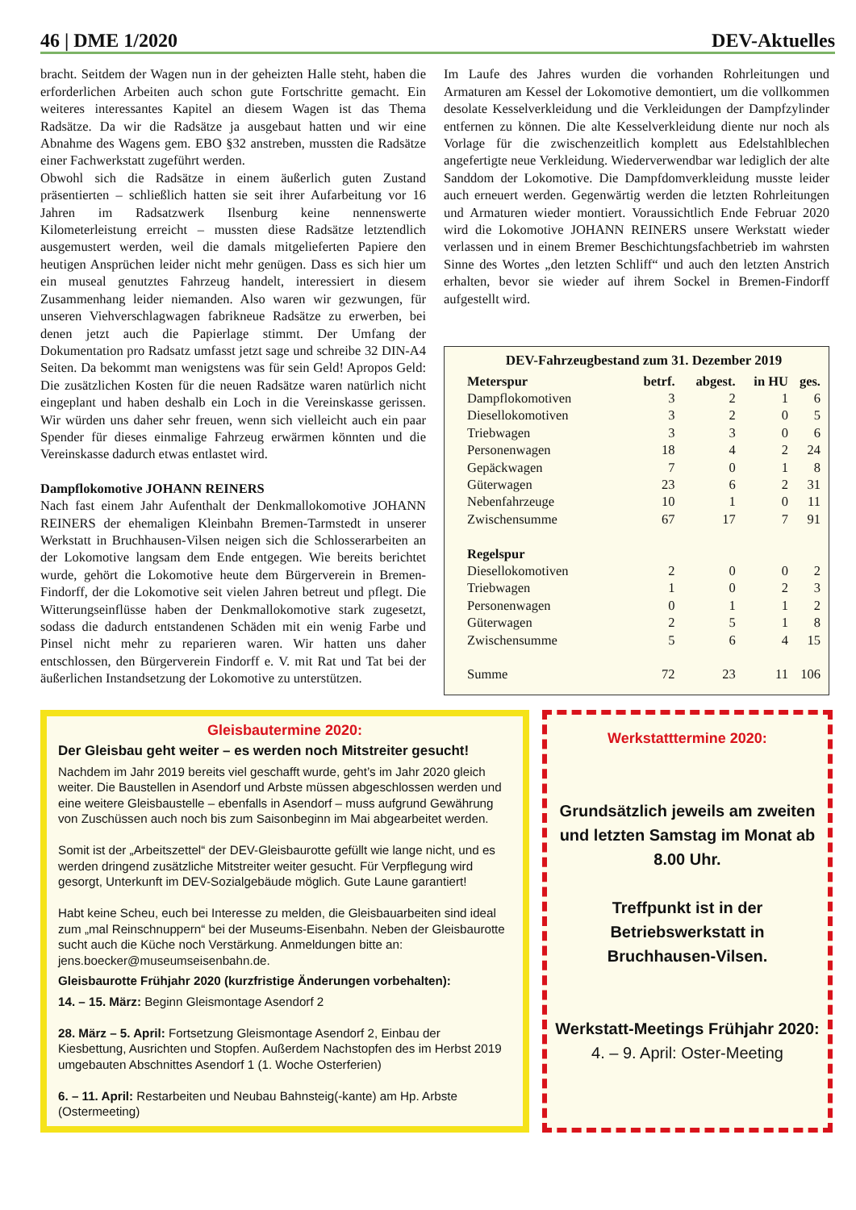46 | DME 1/2020 DEV-Aktuelles
bracht. Seitdem der Wagen nun in der geheizten Halle steht, haben die erforderlichen Arbeiten auch schon gute Fortschritte gemacht. Ein weiteres interessantes Kapitel an diesem Wagen ist das Thema Radsätze. Da wir die Radsätze ja ausgebaut hatten und wir eine Abnahme des Wagens gem. EBO §32 anstreben, mussten die Radsätze einer Fachwerkstatt zugeführt werden.
Obwohl sich die Radsätze in einem äußerlich guten Zustand präsentierten – schließlich hatten sie seit ihrer Aufarbeitung vor 16 Jahren im Radsatzwerk Ilsenburg keine nennenswerte Kilometerleistung erreicht – mussten diese Radsätze letztendlich ausgemustert werden, weil die damals mitgelieferten Papiere den heutigen Ansprüchen leider nicht mehr genügen. Dass es sich hier um ein museal genutztes Fahrzeug handelt, interessiert in diesem Zusammenhang leider niemanden. Also waren wir gezwungen, für unseren Viehverschlagwagen fabrikneue Radsätze zu erwerben, bei denen jetzt auch die Papierlage stimmt. Der Umfang der Dokumentation pro Radsatz umfasst jetzt sage und schreibe 32 DIN-A4 Seiten. Da bekommt man wenigstens was für sein Geld! Apropos Geld: Die zusätzlichen Kosten für die neuen Radsätze waren natürlich nicht eingeplant und haben deshalb ein Loch in die Vereinskasse gerissen. Wir würden uns daher sehr freuen, wenn sich vielleicht auch ein paar Spender für dieses einmalige Fahrzeug erwärmen könnten und die Vereinskasse dadurch etwas entlastet wird.
Dampflokomotive JOHANN REINERS
Nach fast einem Jahr Aufenthalt der Denkmallokomotive JOHANN REINERS der ehemaligen Kleinbahn Bremen-Tarmstedt in unserer Werkstatt in Bruchhausen-Vilsen neigen sich die Schlosserarbeiten an der Lokomotive langsam dem Ende entgegen. Wie bereits berichtet wurde, gehört die Lokomotive heute dem Bürgerverein in Bremen-Findorff, der die Lokomotive seit vielen Jahren betreut und pflegt. Die Witterungseinflüsse haben der Denkmallokomotive stark zugesetzt, sodass die dadurch entstandenen Schäden mit ein wenig Farbe und Pinsel nicht mehr zu reparieren waren. Wir hatten uns daher entschlossen, den Bürgerverein Findorff e. V. mit Rat und Tat bei der äußerlichen Instandsetzung der Lokomotive zu unterstützen.
Im Laufe des Jahres wurden die vorhanden Rohrleitungen und Armaturen am Kessel der Lokomotive demontiert, um die vollkommen desolate Kesselverkleidung und die Verkleidungen der Dampfzylinder entfernen zu können. Die alte Kesselverkleidung diente nur noch als Vorlage für die zwischenzeitlich komplett aus Edelstahlblechen angefertigte neue Verkleidung. Wiederverwendbar war lediglich der alte Sanddom der Lokomotive. Die Dampfdomverkleidung musste leider auch erneuert werden. Gegenwärtig werden die letzten Rohrleitungen und Armaturen wieder montiert. Voraussichtlich Ende Februar 2020 wird die Lokomotive JOHANN REINERS unsere Werkstatt wieder verlassen und in einem Bremer Beschichtungsfachbetrieb im wahrsten Sinne des Wortes „den letzten Schliff“ und auch den letzten Anstrich erhalten, bevor sie wieder auf ihrem Sockel in Bremen-Findorff aufgestellt wird.
DEV-Fahrzeugbestand zum 31. Dezember 2019
| Meterspur | betrf. | abgest. | in HU | ges. |
| --- | --- | --- | --- | --- |
| Dampflokomotiven | 3 | 2 | 1 | 6 |
| Diesellokomotiven | 3 | 2 | 0 | 5 |
| Triebwagen | 3 | 3 | 0 | 6 |
| Personenwagen | 18 | 4 | 2 | 24 |
| Gepäckwagen | 7 | 0 | 1 | 8 |
| Güterwagen | 23 | 6 | 2 | 31 |
| Nebenfahrzeuge | 10 | 1 | 0 | 11 |
| Zwischensumme | 67 | 17 | 7 | 91 |
| Regelspur | | | | |
| Diesellokomotiven | 2 | 0 | 0 | 2 |
| Triebwagen | 1 | 0 | 2 | 3 |
| Personenwagen | 0 | 1 | 1 | 2 |
| Güterwagen | 2 | 5 | 1 | 8 |
| Zwischensumme | 5 | 6 | 4 | 15 |
| Summe | 72 | 23 | 11 | 106 |
Gleisbautermine 2020:
Der Gleisbau geht weiter – es werden noch Mitstreiter gesucht!
Nachdem im Jahr 2019 bereits viel geschafft wurde, geht’s im Jahr 2020 gleich weiter. Die Baustellen in Asendorf und Arbste müssen abgeschlossen werden und eine weitere Gleisbaustelle – ebenfalls in Asendorf – muss aufgrund Gewährung von Zuschüssen auch noch bis zum Saisonbeginn im Mai abgearbeitet werden.
Somit ist der „Arbeitszettel“ der DEV-Gleisbaurotte gefüllt wie lange nicht, und es werden dringend zusätzliche Mitstreiter weiter gesucht. Für Verpflegung wird gesorgt, Unterkunft im DEV-Sozialgebäude möglich. Gute Laune garantiert!
Habt keine Scheu, euch bei Interesse zu melden, die Gleisbauarbeiten sind ideal zum „mal Reinschnuppern“ bei der Museums-Eisenbahn. Neben der Gleisbaurotte sucht auch die Küche noch Verstärkung. Anmeldungen bitte an: jens.boecker@museumseisenbahn.de.
Gleisbaurotte Frühjahr 2020 (kurzfristige Änderungen vorbehalten):
14. – 15. März: Beginn Gleismontage Asendorf 2
28. März – 5. April: Fortsetzung Gleismontage Asendorf 2, Einbau der Kiesbettung, Ausrichten und Stopfen. Außerdem Nachstopfen des im Herbst 2019 umgebauten Abschnittes Asendorf 1 (1. Woche Osterferien)
6. – 11. April: Restarbeiten und Neubau Bahnsteig(-kante) am Hp. Arbste (Ostermeeting)
Werkstatttermine 2020:
Grundsätzlich jeweils am zweiten und letzten Samstag im Monat ab 8.00 Uhr.
Treffpunkt ist in der Betriebswerkstatt in Bruchhausen-Vilsen.
Werkstatt-Meetings Frühjahr 2020:
4. – 9. April: Oster-Meeting